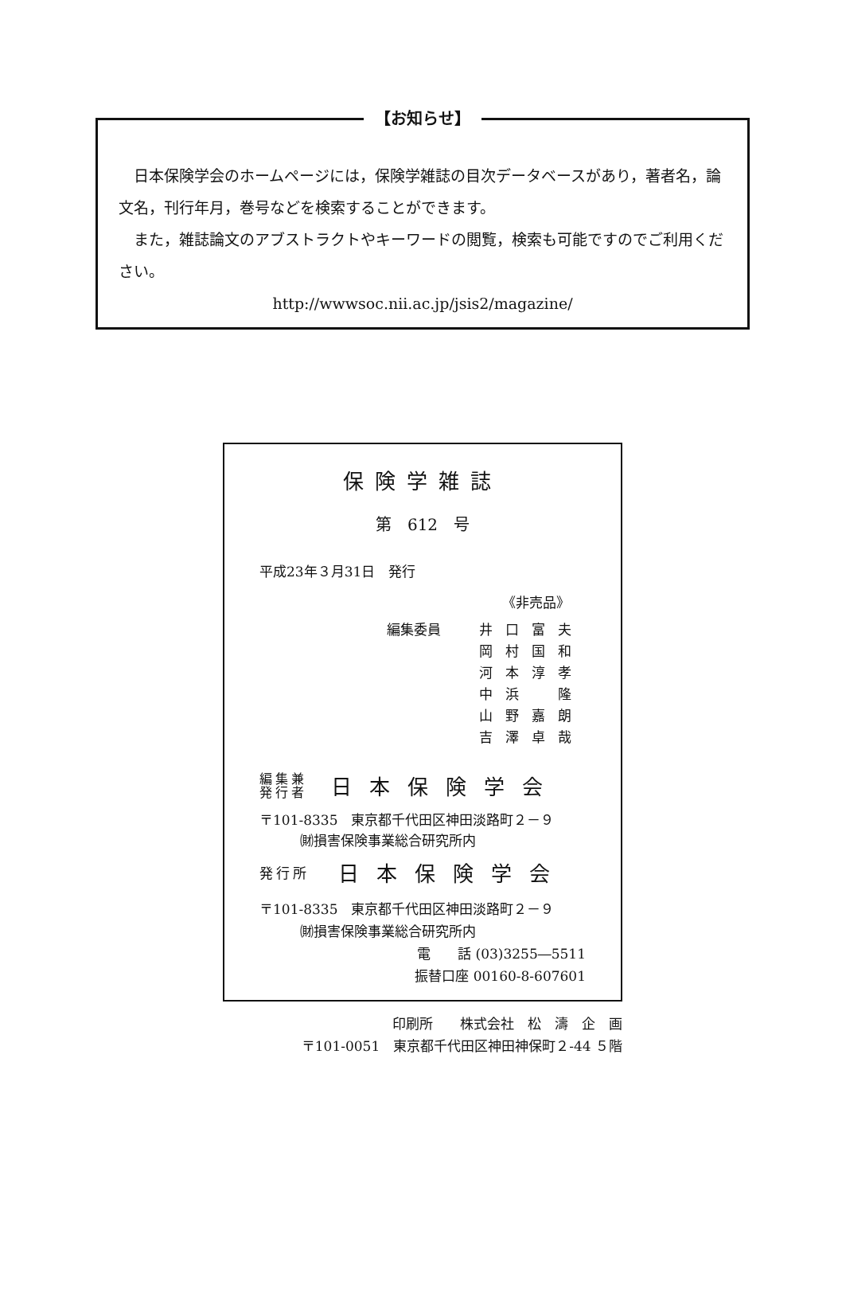【お知らせ】
　日本保険学会のホームページには，保険学雑誌の目次データベースがあり，著者名，論文名，刊行年月，巻号などを検索することができます。
　また，雑誌論文のアブストラクトやキーワードの閲覧，検索も可能ですのでご利用ください。
http://wwwsoc.nii.ac.jp/jsis2/magazine/
保険学雑誌
第　612　号
平成23年３月31日　発行
《非売品》
編集委員 井口富夫
岡村国和
河本淳孝
中浜　隆
山野嘉朗
吉澤卓哉
編集兼
発行者
日本保険学会
〒101-8335　東京都千代田区神田淡路町２－９
　　　㈶損害保険事業総合研究所内
発行所
日本保険学会
〒101-8335　東京都千代田区神田淡路町２－９
　　　㈶損害保険事業総合研究所内
電　　話 (03)3255―5511
振替口座 00160-8-607601
印刷所　　株式会社　松　濤　企　画
〒101-0051　東京都千代田区神田神保町２-44 ５階